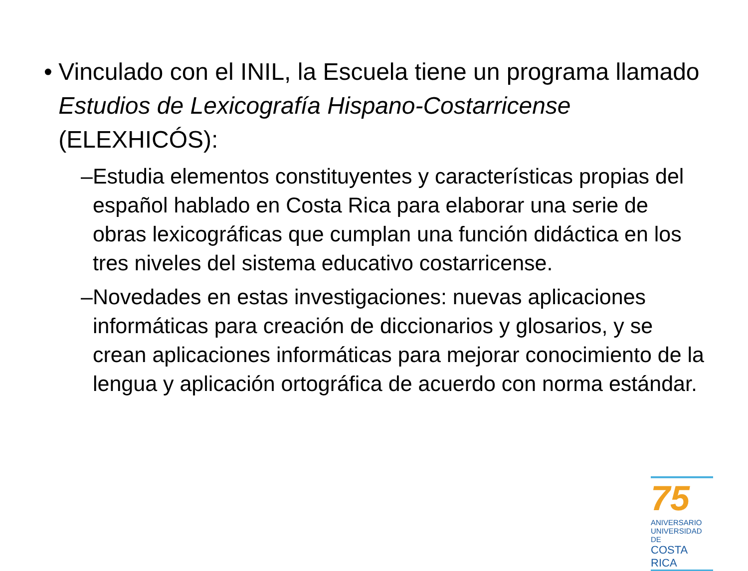• Vinculado con el INIL, la Escuela tiene un programa llamado Estudios de Lexicografía Hispano-Costarricense (ELEXHICÓS):
– Estudia elementos constituyentes y características propias del español hablado en Costa Rica para elaborar una serie de obras lexicográficas que cumplan una función didáctica en los tres niveles del sistema educativo costarricense.
– Novedades en estas investigaciones: nuevas aplicaciones informáticas para creación de diccionarios y glosarios, y se crean aplicaciones informáticas para mejorar conocimiento de la lengua y aplicación ortográfica de acuerdo con norma estándar.
75
ANIVERSARIO
UNIVERSIDAD DE
COSTA RICA